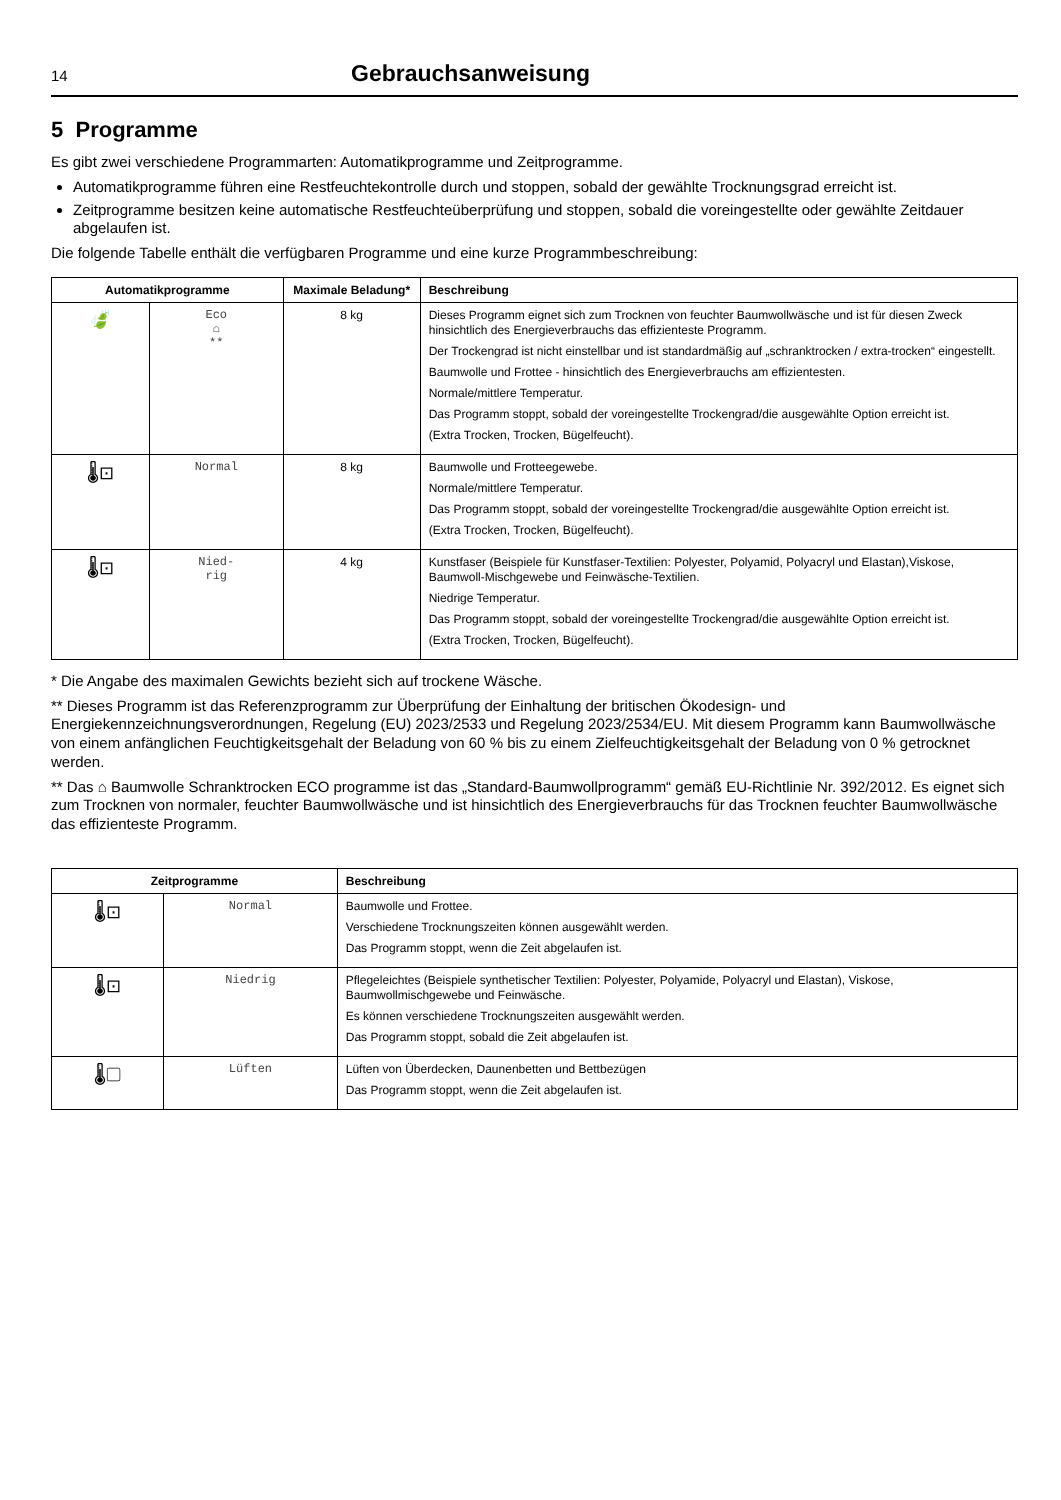14 Gebrauchsanweisung
5 Programme
Es gibt zwei verschiedene Programmarten: Automatikprogramme und Zeitprogramme.
Automatikprogramme führen eine Restfeuchtekontrolle durch und stoppen, sobald der gewählte Trocknungsgrad erreicht ist.
Zeitprogramme besitzen keine automatische Restfeuchteüberprüfung und stoppen, sobald die voreingestellte oder gewählte Zeitdauer abgelaufen ist.
Die folgende Tabelle enthält die verfügbaren Programme und eine kurze Programmbeschreibung:
| Automatikprogramme | | Maximale Beladung* | Beschreibung |
| --- | --- | --- | --- |
| 🍃 | Eco ⌂ ** | 8 kg | Dieses Programm eignet sich zum Trocknen von feuchter Baumwollwäsche und ist für diesen Zweck hinsichtlich des Energieverbrauchs das effizienteste Programm. Der Trockengrad ist nicht einstellbar und ist standardmäßig auf „schranktrocken / extra-trocken“ eingestellt. Baumwolle und Frottee - hinsichtlich des Energieverbrauchs am effizientesten. Normale/mittlere Temperatur. Das Programm stoppt, sobald der voreingestellte Trockengrad/die ausgewählte Option erreicht ist. (Extra Trocken, Trocken, Bügelfeucht). |
| 🌡⊡ | Normal | 8 kg | Baumwolle und Frotteegewebe. Normale/mittlere Temperatur. Das Programm stoppt, sobald der voreingestellte Trockengrad/die ausgewählte Option erreicht ist. (Extra Trocken, Trocken, Bügelfeucht). |
| 🌡⊡ | Nied- rig | 4 kg | Kunstfaser (Beispiele für Kunstfaser-Textilien: Polyester, Polyamid, Polyacryl und Elastan),Viskose, Baumwoll-Mischgewebe und Feinwäsche-Textilien. Niedrige Temperatur. Das Programm stoppt, sobald der voreingestellte Trockengrad/die ausgewählte Option erreicht ist. (Extra Trocken, Trocken, Bügelfeucht). |
* Die Angabe des maximalen Gewichts bezieht sich auf trockene Wäsche.
** Dieses Programm ist das Referenzprogramm zur Überprüfung der Einhaltung der britischen Ökodesign- und Energiekennzeichnungsverordnungen, Regelung (EU) 2023/2533 und Regelung 2023/2534/EU. Mit diesem Programm kann Baumwollwäsche von einem anfänglichen Feuchtigkeitsgehalt der Beladung von 60 % bis zu einem Zielfeuchtigkeitsgehalt der Beladung von 0 % getrocknet werden.
** Das ⌂ Baumwolle Schranktrocken ECO programme ist das „Standard-Baumwollprogramm“ gemäß EU-Richtlinie Nr. 392/2012. Es eignet sich zum Trocknen von normaler, feuchter Baumwollwäsche und ist hinsichtlich des Energieverbrauchs für das Trocknen feuchter Baumwollwäsche das effizienteste Programm.
| Zeitprogramme | | Beschreibung |
| --- | --- | --- |
| 🌡⊡ | Normal | Baumwolle und Frottee. Verschiedene Trocknungszeiten können ausgewählt werden. Das Programm stoppt, wenn die Zeit abgelaufen ist. |
| 🌡⊡ | Niedrig | Pflegeleichtes (Beispiele synthetischer Textilien: Polyester, Polyamide, Polyacryl und Elastan), Viskose, Baumwollmischgewebe und Feinwäsche. Es können verschiedene Trocknungszeiten ausgewählt werden. Das Programm stoppt, sobald die Zeit abgelaufen ist. |
| 🌡▢ | Lüften | Lüften von Überdecken, Daunenbetten und Bettbezügen Das Programm stoppt, wenn die Zeit abgelaufen ist. |